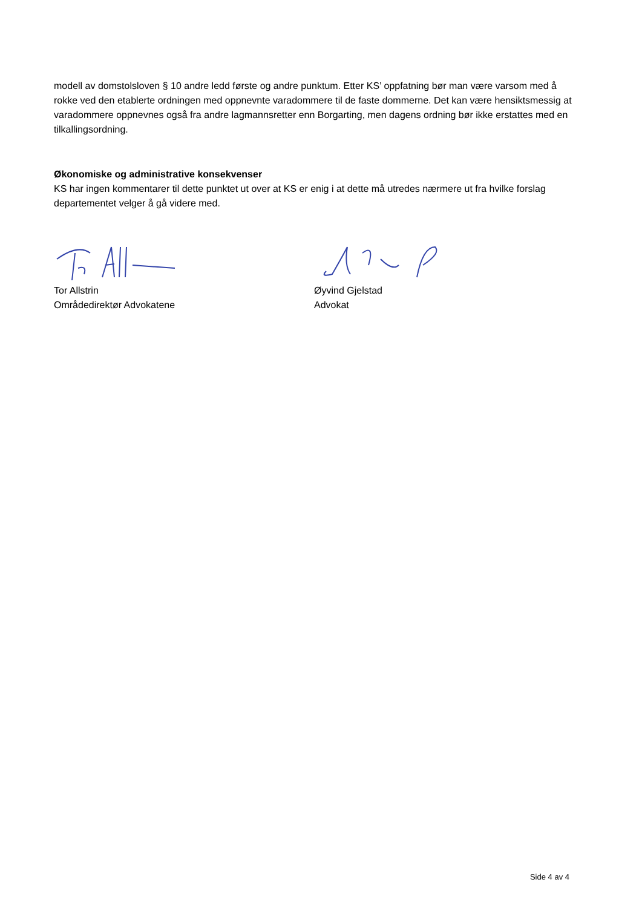modell av domstolsloven § 10 andre ledd første og andre punktum. Etter KS’ oppfatning bør man være varsom med å rokke ved den etablerte ordningen med oppnevnte varadommere til de faste dommerne. Det kan være hensiktsmessig at varadommere oppnevnes også fra andre lagmannsretter enn Borgarting, men dagens ordning bør ikke erstattes med en tilkallingsordning.
Økonomiske og administrative konsekvenser
KS har ingen kommentarer til dette punktet ut over at KS er enig i at dette må utredes nærmere ut fra hvilke forslag departementet velger å gå videre med.
Tor Allstrin
Områdedirektør Advokatene
Øyvind Gjelstad
Advokat
Side 4 av 4